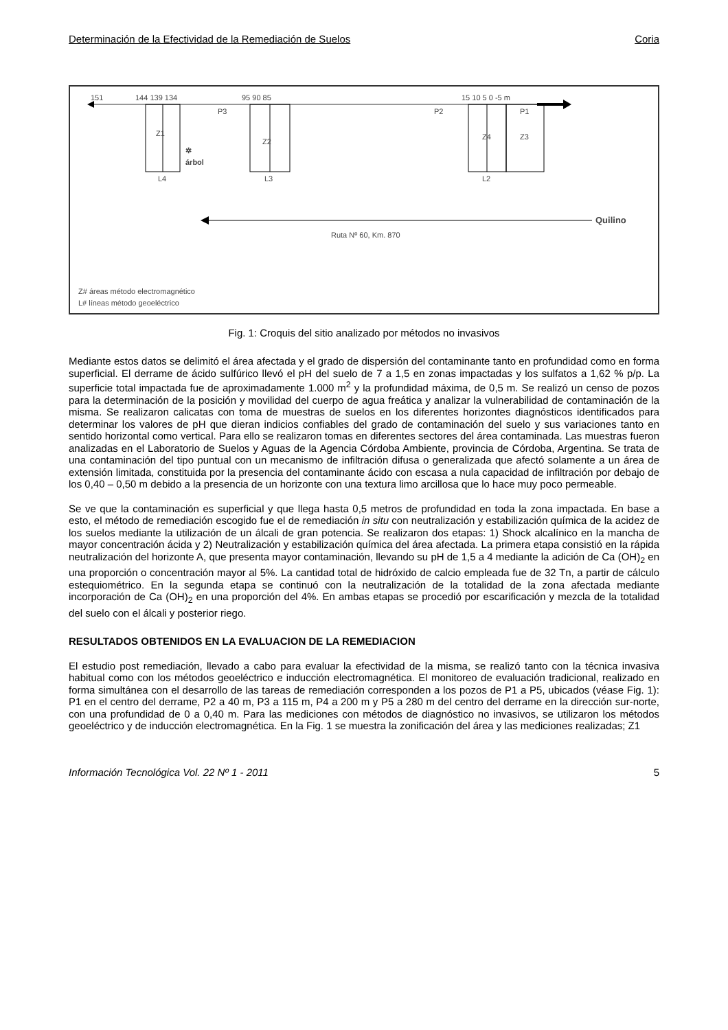Determinación de la Efectividad de la Remediación de Suelos Coria
151 144 139 134 95 90 85 15 10 5 0 -5 m
P3 P2 P1
Z1
Z2
Z4 Z3
✲
árbol
L4 L3 L2
Quilino
Ruta Nº 60, Km. 870
Z# áreas método electromagnético
L# líneas método geoeléctrico
Fig. 1: Croquis del sitio analizado por métodos no invasivos
Mediante estos datos se delimitó el área afectada y el grado de dispersión del contaminante tanto en profundidad como en forma superficial. El derrame de ácido sulfúrico llevó el pH del suelo de 7 a 1,5 en zonas impactadas y los sulfatos a 1,62 % p/p. La superficie total impactada fue de aproximadamente 1.000 m<sup>2</sup> y la profundidad máxima, de 0,5 m. Se realizó un censo de pozos para la determinación de la posición y movilidad del cuerpo de agua freática y analizar la vulnerabilidad de contaminación de la misma. Se realizaron calicatas con toma de muestras de suelos en los diferentes horizontes diagnósticos identificados para determinar los valores de pH que dieran indicios confiables del grado de contaminación del suelo y sus variaciones tanto en sentido horizontal como vertical. Para ello se realizaron tomas en diferentes sectores del área contaminada. Las muestras fueron analizadas en el Laboratorio de Suelos y Aguas de la Agencia Córdoba Ambiente, provincia de Córdoba, Argentina. Se trata de una contaminación del tipo puntual con un mecanismo de infiltración difusa o generalizada que afectó solamente a un área de extensión limitada, constituida por la presencia del contaminante ácido con escasa a nula capacidad de infiltración por debajo de los 0,40 – 0,50 m debido a la presencia de un horizonte con una textura limo arcillosa que lo hace muy poco permeable.
Se ve que la contaminación es superficial y que llega hasta 0,5 metros de profundidad en toda la zona impactada. En base a esto, el método de remediación escogido fue el de remediación in situ con neutralización y estabilización química de la acidez de los suelos mediante la utilización de un álcali de gran potencia. Se realizaron dos etapas: 1) Shock alcalínico en la mancha de mayor concentración ácida y 2) Neutralización y estabilización química del área afectada. La primera etapa consistió en la rápida neutralización del horizonte A, que presenta mayor contaminación, llevando su pH de 1,5 a 4 mediante la adición de Ca (OH)<sub>2</sub> en una proporción o concentración mayor al 5%. La cantidad total de hidróxido de calcio empleada fue de 32 Tn, a partir de cálculo estequiométrico. En la segunda etapa se continuó con la neutralización de la totalidad de la zona afectada mediante incorporación de Ca (OH)<sub>2</sub> en una proporción del 4%. En ambas etapas se procedió por escarificación y mezcla de la totalidad del suelo con el álcali y posterior riego.
RESULTADOS OBTENIDOS EN LA EVALUACION DE LA REMEDIACION
El estudio post remediación, llevado a cabo para evaluar la efectividad de la misma, se realizó tanto con la técnica invasiva habitual como con los métodos geoeléctrico e inducción electromagnética. El monitoreo de evaluación tradicional, realizado en forma simultánea con el desarrollo de las tareas de remediación corresponden a los pozos de P1 a P5, ubicados (véase Fig. 1): P1 en el centro del derrame, P2 a 40 m, P3 a 115 m, P4 a 200 m y P5 a 280 m del centro del derrame en la dirección sur-norte, con una profundidad de 0 a 0,40 m. Para las mediciones con métodos de diagnóstico no invasivos, se utilizaron los métodos geoeléctrico y de inducción electromagnética. En la Fig. 1 se muestra la zonificación del área y las mediciones realizadas; Z1
Información Tecnológica Vol. 22 Nº 1 - 2011 5